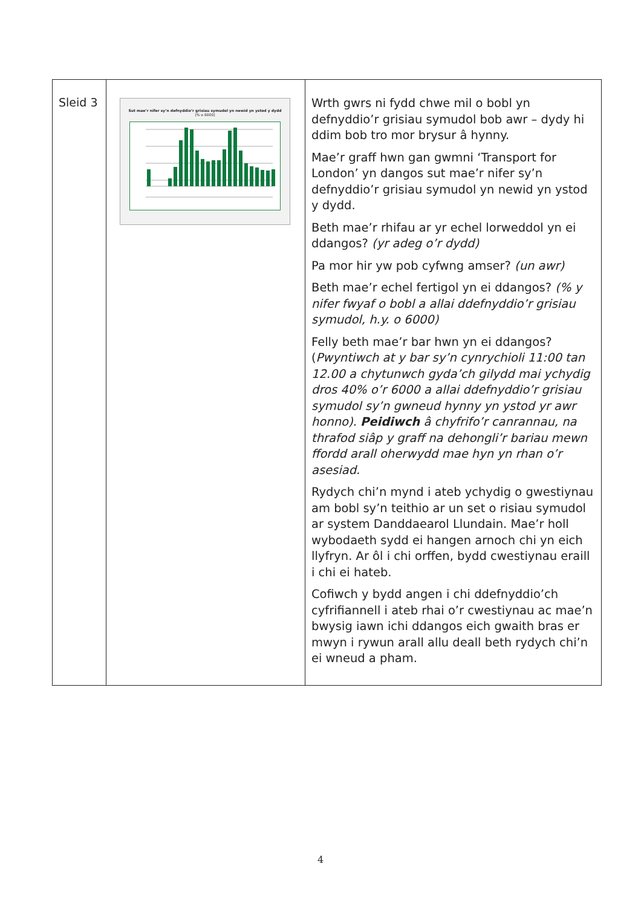| Sleid 3 | Sut mae’r nifer sy’n defnyddio’r grisiau symudol yn newid yn ystod y dydd [% o 6000] | Wrth gwrs ni fydd chwe mil o bobl yn defnyddio’r grisiau symudol bob awr – dydy hi ddim bob tro mor brysur â hynny. Mae’r graff hwn gan gwmni ‘Transport for London’ yn dangos sut mae’r nifer sy’n defnyddio’r grisiau symudol yn newid yn ystod y dydd. Beth mae’r rhifau ar yr echel lorweddol yn ei ddangos? (yr adeg o’r dydd) Pa mor hir yw pob cyfwng amser? (un awr) Beth mae’r echel fertigol yn ei ddangos? (% y nifer fwyaf o bobl a allai ddefnyddio’r grisiau symudol, h.y. o 6000) Felly beth mae’r bar hwn yn ei ddangos? ( Pwyntiwch at y bar sy’n cynrychioli 11:00 tan 12.00 a chytunwch gyda’ch gilydd mai ychydig dros 40% o’r 6000 a allai ddefnyddio’r grisiau symudol sy’n gwneud hynny yn ystod yr awr honno). Peidiwch â chyfrifo’r canrannau, na thrafod siâp y graff na dehongli’r bariau mewn ffordd arall oherwydd mae hyn yn rhan o’r asesiad. Rydych chi’n mynd i ateb ychydig o gwestiynau am bobl sy’n teithio ar un set o risiau symudol ar system Danddaearol Llundain. Mae’r holl wybodaeth sydd ei hangen arnoch chi yn eich llyfryn. Ar ôl i chi orffen, bydd cwestiynau eraill i chi ei hateb. Cofiwch y bydd angen i chi ddefnyddio’ch cyfrifiannell i ateb rhai o’r cwestiynau ac mae’n bwysig iawn ichi ddangos eich gwaith bras er mwyn i rywun arall allu deall beth rydych chi’n ei wneud a pham. |
4